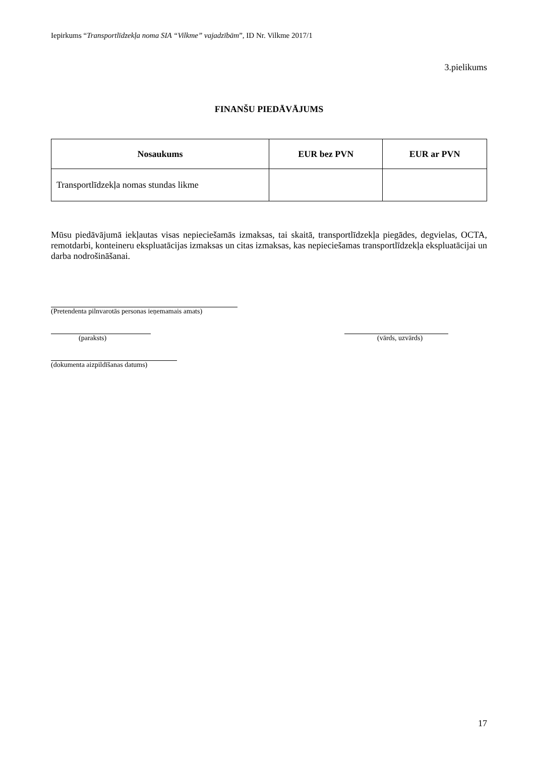Iepirkums “Transportlīdzekļa noma SIA “Vilkme” vajadzībām”, ID Nr. Vilkme 2017/1
3.pielikums
FINANŠU PIEDĀVĀJUMS
| Nosaukums | EUR bez PVN | EUR ar PVN |
| --- | --- | --- |
| Transportlīdzekļa nomas stundas likme | | |
Mūsu piedāvājumā iekļautas visas nepieciešamās izmaksas, tai skaitā, transportlīdzekļa piegādes, degvielas, OCTA, remotdarbi, konteineru ekspluatācijas izmaksas un citas izmaksas, kas nepieciešamas transportlīdzekļa ekspluatācijai un darba nodrošināšanai.
(Pretendenta pilnvarotās personas ieņemamais amats)
(paraksts) (vārds, uzvārds)
(dokumenta aizpildīšanas datums)
17